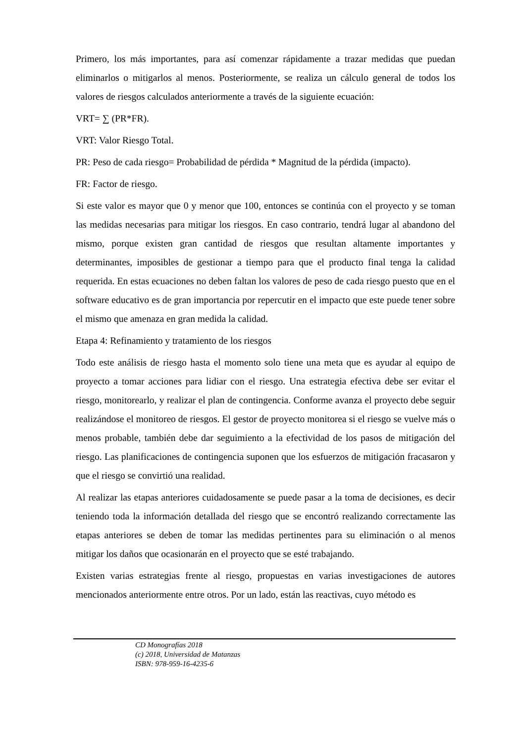Primero, los más importantes, para así comenzar rápidamente a trazar medidas que puedan eliminarlos o mitigarlos al menos. Posteriormente, se realiza un cálculo general de todos los valores de riesgos calculados anteriormente a través de la siguiente ecuación:
VRT= ∑ (PR*FR).
VRT: Valor Riesgo Total.
PR: Peso de cada riesgo= Probabilidad de pérdida * Magnitud de la pérdida (impacto).
FR: Factor de riesgo.
Si este valor es mayor que 0 y menor que 100, entonces se continúa con el proyecto y se toman las medidas necesarias para mitigar los riesgos. En caso contrario, tendrá lugar al abandono del mismo, porque existen gran cantidad de riesgos que resultan altamente importantes y determinantes, imposibles de gestionar a tiempo para que el producto final tenga la calidad requerida. En estas ecuaciones no deben faltan los valores de peso de cada riesgo puesto que en el software educativo es de gran importancia por repercutir en el impacto que este puede tener sobre el mismo que amenaza en gran medida la calidad.
Etapa 4: Refinamiento y tratamiento de los riesgos
Todo este análisis de riesgo hasta el momento solo tiene una meta que es ayudar al equipo de proyecto a tomar acciones para lidiar con el riesgo. Una estrategia efectiva debe ser evitar el riesgo, monitorearlo, y realizar el plan de contingencia. Conforme avanza el proyecto debe seguir realizándose el monitoreo de riesgos. El gestor de proyecto monitorea si el riesgo se vuelve más o menos probable, también debe dar seguimiento a la efectividad de los pasos de mitigación del riesgo. Las planificaciones de contingencia suponen que los esfuerzos de mitigación fracasaron y que el riesgo se convirtió una realidad.
Al realizar las etapas anteriores cuidadosamente se puede pasar a la toma de decisiones, es decir teniendo toda la información detallada del riesgo que se encontró realizando correctamente las etapas anteriores se deben de tomar las medidas pertinentes para su eliminación o al menos mitigar los daños que ocasionarán en el proyecto que se esté trabajando.
Existen varias estrategias frente al riesgo, propuestas en varias investigaciones de autores mencionados anteriormente entre otros. Por un lado, están las reactivas, cuyo método es
CD Monografías 2018
(c) 2018, Universidad de Matanzas
ISBN: 978-959-16-4235-6